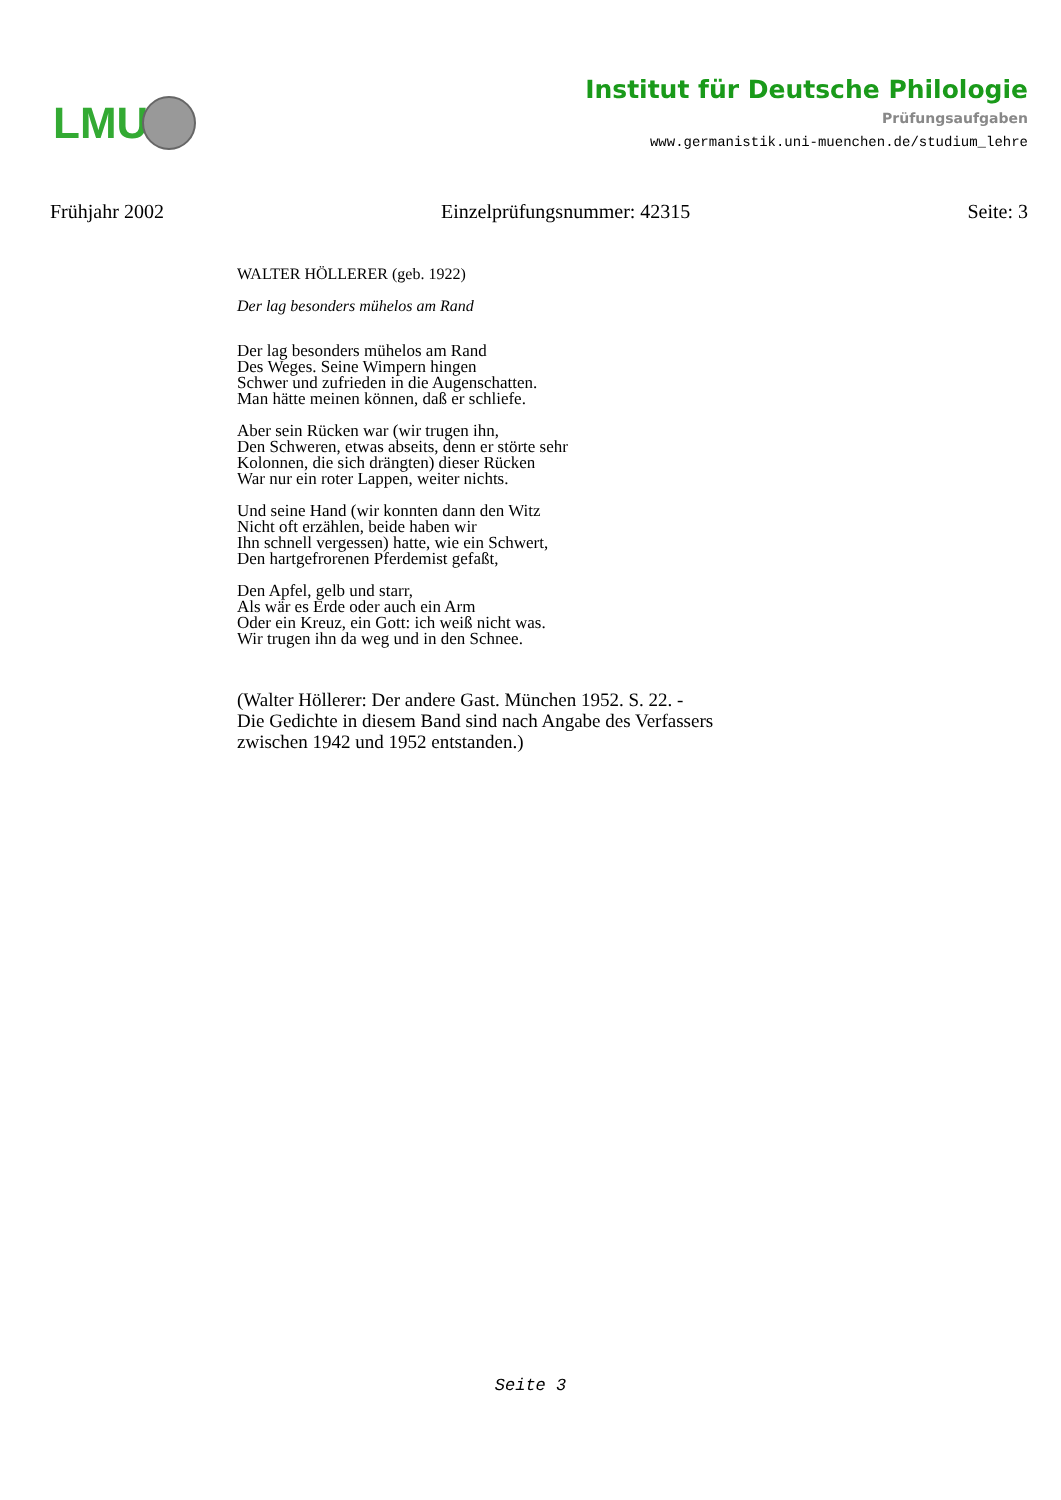LMU
Institut für Deutsche Philologie
Prüfungsaufgaben
www.germanistik.uni-muenchen.de/studium_lehre
Frühjahr 2002 Einzelprüfungsnummer: 42315 Seite: 3
WALTER HÖLLERER (geb. 1922)
Der lag besonders mühelos am Rand
Der lag besonders mühelos am Rand
Des Weges. Seine Wimpern hingen
Schwer und zufrieden in die Augenschatten.
Man hätte meinen können, daß er schliefe.
Aber sein Rücken war (wir trugen ihn,
Den Schweren, etwas abseits, denn er störte sehr
Kolonnen, die sich drängten) dieser Rücken
War nur ein roter Lappen, weiter nichts.
Und seine Hand (wir konnten dann den Witz
Nicht oft erzählen, beide haben wir
Ihn schnell vergessen) hatte, wie ein Schwert,
Den hartgefrorenen Pferdemist gefaßt,
Den Apfel, gelb und starr,
Als wär es Erde oder auch ein Arm
Oder ein Kreuz, ein Gott: ich weiß nicht was.
Wir trugen ihn da weg und in den Schnee.
(Walter Höllerer: Der andere Gast. München 1952. S. 22. -
Die Gedichte in diesem Band sind nach Angabe des Verfassers
zwischen 1942 und 1952 entstanden.)
Seite 3